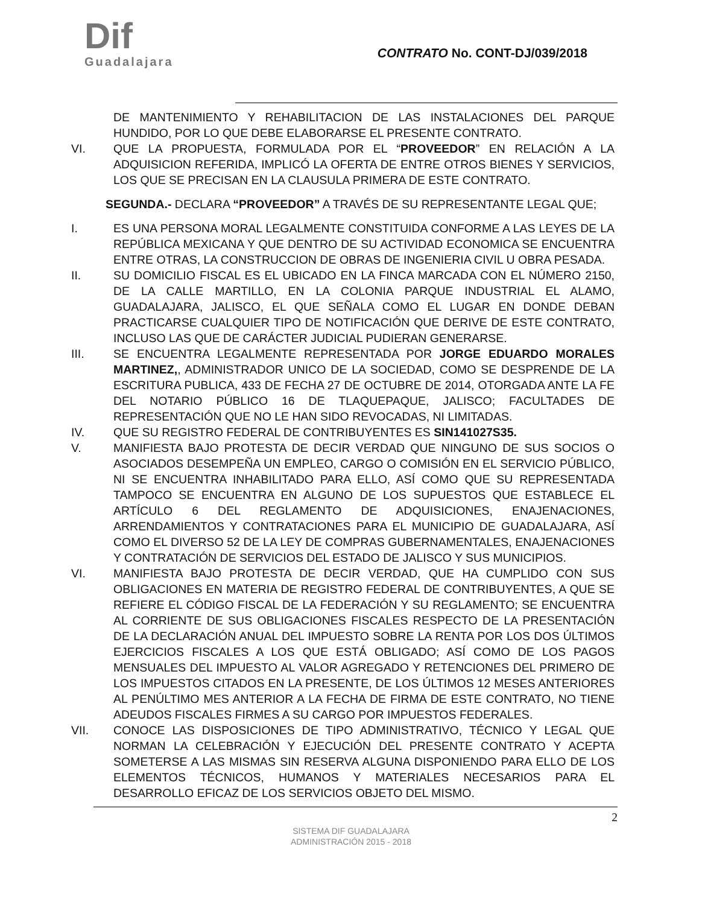Dif
Guadalajara
CONTRATO No. CONT-DJ/039/2018
DE MANTENIMIENTO Y REHABILITACION DE LAS INSTALACIONES DEL PARQUE HUNDIDO, POR LO QUE DEBE ELABORARSE EL PRESENTE CONTRATO.
VI. QUE LA PROPUESTA, FORMULADA POR EL “PROVEEDOR” EN RELACIÓN A LA ADQUISICION REFERIDA, IMPLICÓ LA OFERTA DE ENTRE OTROS BIENES Y SERVICIOS, LOS QUE SE PRECISAN EN LA CLAUSULA PRIMERA DE ESTE CONTRATO.
SEGUNDA.- DECLARA “PROVEEDOR” A TRAVÉS DE SU REPRESENTANTE LEGAL QUE;
I. ES UNA PERSONA MORAL LEGALMENTE CONSTITUIDA CONFORME A LAS LEYES DE LA REPÚBLICA MEXICANA Y QUE DENTRO DE SU ACTIVIDAD ECONOMICA SE ENCUENTRA ENTRE OTRAS, LA CONSTRUCCION DE OBRAS DE INGENIERIA CIVIL U OBRA PESADA.
II. SU DOMICILIO FISCAL ES EL UBICADO EN LA FINCA MARCADA CON EL NÚMERO 2150, DE LA CALLE MARTILLO, EN LA COLONIA PARQUE INDUSTRIAL EL ALAMO, GUADALAJARA, JALISCO, EL QUE SEÑALA COMO EL LUGAR EN DONDE DEBAN PRACTICARSE CUALQUIER TIPO DE NOTIFICACIÓN QUE DERIVE DE ESTE CONTRATO, INCLUSO LAS QUE DE CARÁCTER JUDICIAL PUDIERAN GENERARSE.
III. SE ENCUENTRA LEGALMENTE REPRESENTADA POR JORGE EDUARDO MORALES MARTINEZ,, ADMINISTRADOR UNICO DE LA SOCIEDAD, COMO SE DESPRENDE DE LA ESCRITURA PUBLICA, 433 DE FECHA 27 DE OCTUBRE DE 2014, OTORGADA ANTE LA FE DEL NOTARIO PÚBLICO 16 DE TLAQUEPAQUE, JALISCO; FACULTADES DE REPRESENTACIÓN QUE NO LE HAN SIDO REVOCADAS, NI LIMITADAS.
IV. QUE SU REGISTRO FEDERAL DE CONTRIBUYENTES ES SIN141027S35.
V. MANIFIESTA BAJO PROTESTA DE DECIR VERDAD QUE NINGUNO DE SUS SOCIOS O ASOCIADOS DESEMPEÑA UN EMPLEO, CARGO O COMISIÓN EN EL SERVICIO PÚBLICO, NI SE ENCUENTRA INHABILITADO PARA ELLO, ASÍ COMO QUE SU REPRESENTADA TAMPOCO SE ENCUENTRA EN ALGUNO DE LOS SUPUESTOS QUE ESTABLECE EL ARTÍCULO 6 DEL REGLAMENTO DE ADQUISICIONES, ENAJENACIONES, ARRENDAMIENTOS Y CONTRATACIONES PARA EL MUNICIPIO DE GUADALAJARA, ASÍ COMO EL DIVERSO 52 DE LA LEY DE COMPRAS GUBERNAMENTALES, ENAJENACIONES Y CONTRATACIÓN DE SERVICIOS DEL ESTADO DE JALISCO Y SUS MUNICIPIOS.
VI. MANIFIESTA BAJO PROTESTA DE DECIR VERDAD, QUE HA CUMPLIDO CON SUS OBLIGACIONES EN MATERIA DE REGISTRO FEDERAL DE CONTRIBUYENTES, A QUE SE REFIERE EL CÓDIGO FISCAL DE LA FEDERACIÓN Y SU REGLAMENTO; SE ENCUENTRA AL CORRIENTE DE SUS OBLIGACIONES FISCALES RESPECTO DE LA PRESENTACIÓN DE LA DECLARACIÓN ANUAL DEL IMPUESTO SOBRE LA RENTA POR LOS DOS ÚLTIMOS EJERCICIOS FISCALES A LOS QUE ESTÁ OBLIGADO; ASÍ COMO DE LOS PAGOS MENSUALES DEL IMPUESTO AL VALOR AGREGADO Y RETENCIONES DEL PRIMERO DE LOS IMPUESTOS CITADOS EN LA PRESENTE, DE LOS ÚLTIMOS 12 MESES ANTERIORES AL PENÚLTIMO MES ANTERIOR A LA FECHA DE FIRMA DE ESTE CONTRATO, NO TIENE ADEUDOS FISCALES FIRMES A SU CARGO POR IMPUESTOS FEDERALES.
VII. CONOCE LAS DISPOSICIONES DE TIPO ADMINISTRATIVO, TÉCNICO Y LEGAL QUE NORMAN LA CELEBRACIÓN Y EJECUCIÓN DEL PRESENTE CONTRATO Y ACEPTA SOMETERSE A LAS MISMAS SIN RESERVA ALGUNA DISPONIENDO PARA ELLO DE LOS ELEMENTOS TÉCNICOS, HUMANOS Y MATERIALES NECESARIOS PARA EL DESARROLLO EFICAZ DE LOS SERVICIOS OBJETO DEL MISMO.
2
SISTEMA DIF GUADALAJARA
ADMINISTRACIÓN 2015 - 2018